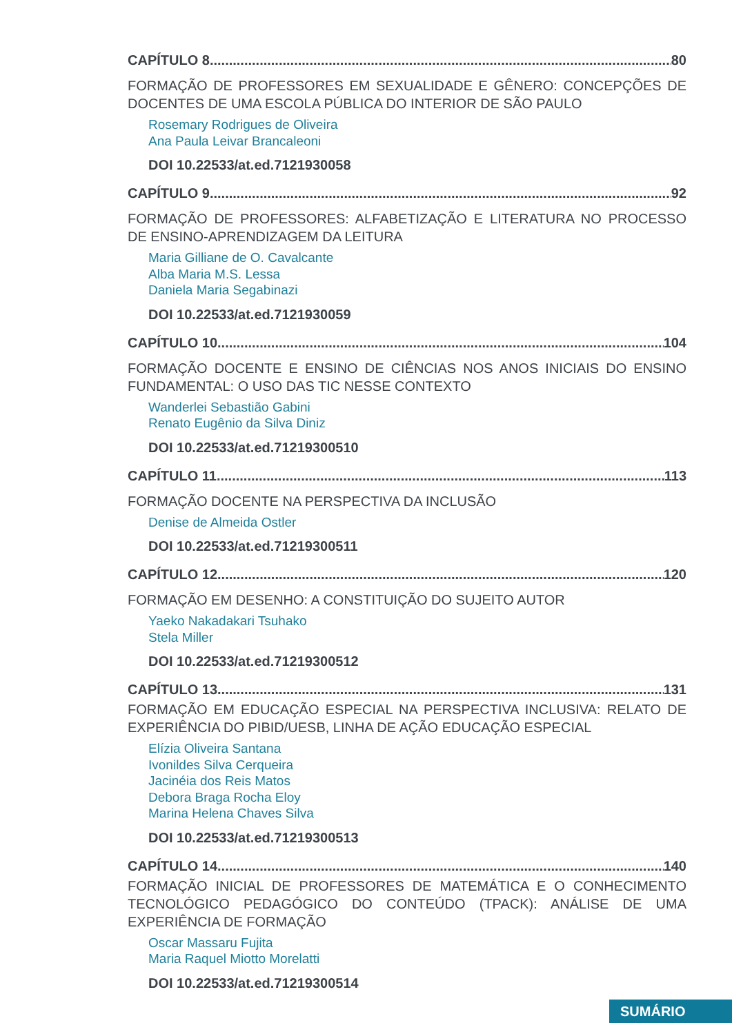CAPÍTULO 8 80
FORMAÇÃO DE PROFESSORES EM SEXUALIDADE E GÊNERO: CONCEPÇÕES DE DOCENTES DE UMA ESCOLA PÚBLICA DO INTERIOR DE SÃO PAULO
Rosemary Rodrigues de Oliveira
Ana Paula Leivar Brancaleoni
DOI 10.22533/at.ed.7121930058
CAPÍTULO 9 92
FORMAÇÃO DE PROFESSORES: ALFABETIZAÇÃO E LITERATURA NO PROCESSO DE ENSINO-APRENDIZAGEM DA LEITURA
Maria Gilliane de O. Cavalcante
Alba Maria M.S. Lessa
Daniela Maria Segabinazi
DOI 10.22533/at.ed.7121930059
CAPÍTULO 10 104
FORMAÇÃO DOCENTE E ENSINO DE CIÊNCIAS NOS ANOS INICIAIS DO ENSINO FUNDAMENTAL: O USO DAS TIC NESSE CONTEXTO
Wanderlei Sebastião Gabini
Renato Eugênio da Silva Diniz
DOI 10.22533/at.ed.71219300510
CAPÍTULO 11 113
FORMAÇÃO DOCENTE NA PERSPECTIVA DA INCLUSÃO
Denise de Almeida Ostler
DOI 10.22533/at.ed.71219300511
CAPÍTULO 12 120
FORMAÇÃO EM DESENHO: A CONSTITUIÇÃO DO SUJEITO AUTOR
Yaeko Nakadakari Tsuhako
Stela Miller
DOI 10.22533/at.ed.71219300512
CAPÍTULO 13 131
FORMAÇÃO EM EDUCAÇÃO ESPECIAL NA PERSPECTIVA INCLUSIVA: RELATO DE EXPERIÊNCIA DO PIBID/UESB, LINHA DE AÇÃO EDUCAÇÃO ESPECIAL
Elízia Oliveira Santana
Ivonildes Silva Cerqueira
Jacinéia dos Reis Matos
Debora Braga Rocha Eloy
Marina Helena Chaves Silva
DOI 10.22533/at.ed.71219300513
CAPÍTULO 14 140
FORMAÇÃO INICIAL DE PROFESSORES DE MATEMÁTICA E O CONHECIMENTO TECNOLÓGICO PEDAGÓGICO DO CONTEÚDO (TPACK): ANÁLISE DE UMA EXPERIÊNCIA DE FORMAÇÃO
Oscar Massaru Fujita
Maria Raquel Miotto Morelatti
DOI 10.22533/at.ed.71219300514
SUMÁRIO